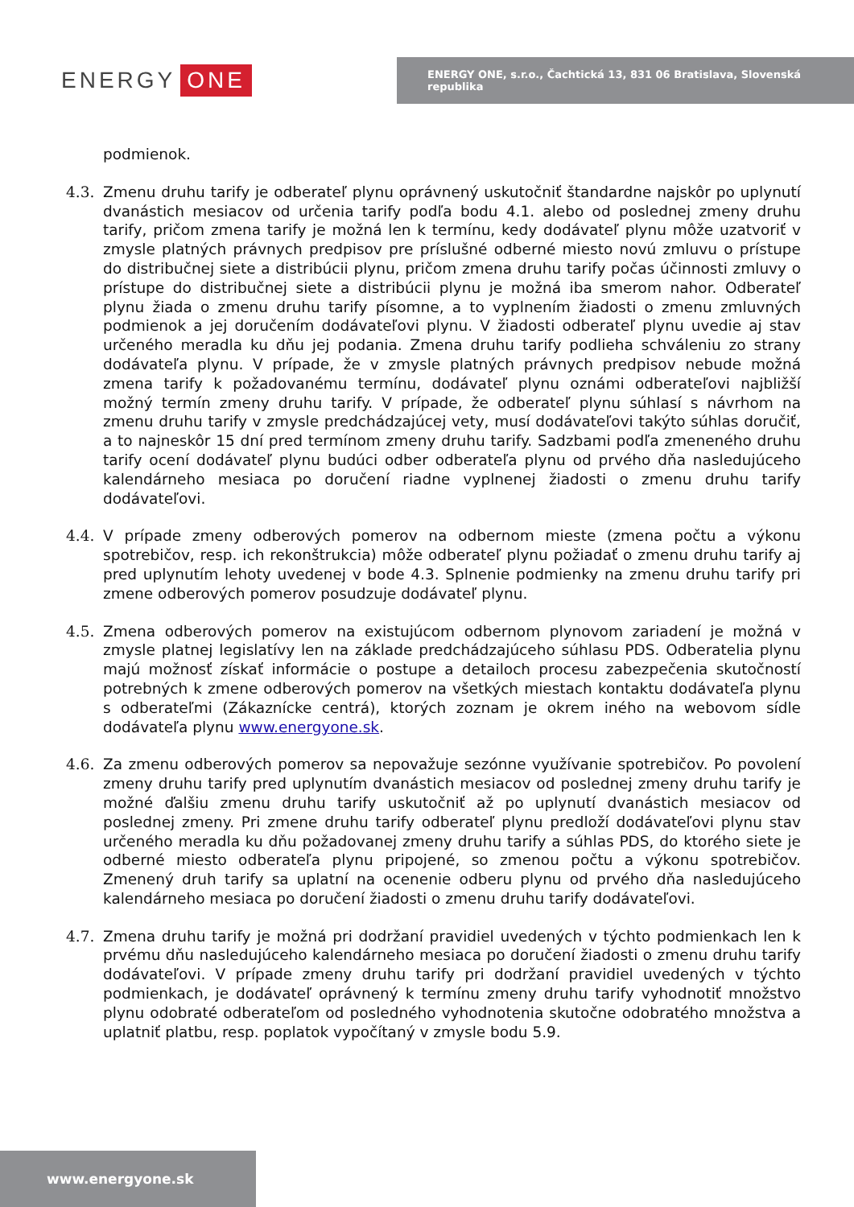ENERGY ONE
ENERGY ONE, s.r.o., Čachtická 13, 831 06 Bratislava, Slovenská republika
podmienok.
4.3. Zmenu druhu tarify je odberateľ plynu oprávnený uskutočniť štandardne najskôr po uplynutí dvanástich mesiacov od určenia tarify podľa bodu 4.1. alebo od poslednej zmeny druhu tarify, pričom zmena tarify je možná len k termínu, kedy dodávateľ plynu môže uzatvoriť v zmysle platných právnych predpisov pre príslušné odberné miesto novú zmluvu o prístupe do distribučnej siete a distribúcii plynu, pričom zmena druhu tarify počas účinnosti zmluvy o prístupe do distribučnej siete a distribúcii plynu je možná iba smerom nahor. Odberateľ plynu žiada o zmenu druhu tarify písomne, a to vyplnením žiadosti o zmenu zmluvných podmienok a jej doručením dodávateľovi plynu. V žiadosti odberateľ plynu uvedie aj stav určeného meradla ku dňu jej podania. Zmena druhu tarify podlieha schváleniu zo strany dodávateľa plynu. V prípade, že v zmysle platných právnych predpisov nebude možná zmena tarify k požadovanému termínu, dodávateľ plynu oznámi odberateľovi najbližší možný termín zmeny druhu tarify. V prípade, že odberateľ plynu súhlasí s návrhom na zmenu druhu tarify v zmysle predchádzajúcej vety, musí dodávateľovi takýto súhlas doručiť, a to najneskôr 15 dní pred termínom zmeny druhu tarify. Sadzbami podľa zmeneného druhu tarify ocení dodávateľ plynu budúci odber odberateľa plynu od prvého dňa nasledujúceho kalendárneho mesiaca po doručení riadne vyplnenej žiadosti o zmenu druhu tarify dodávateľovi.
4.4. V prípade zmeny odberových pomerov na odbernom mieste (zmena počtu a výkonu spotrebičov, resp. ich rekonštrukcia) môže odberateľ plynu požiadať o zmenu druhu tarify aj pred uplynutím lehoty uvedenej v bode 4.3. Splnenie podmienky na zmenu druhu tarify pri zmene odberových pomerov posudzuje dodávateľ plynu.
4.5. Zmena odberových pomerov na existujúcom odbernom plynovom zariadení je možná v zmysle platnej legislatívy len na základe predchádzajúceho súhlasu PDS. Odberatelia plynu majú možnosť získať informácie o postupe a detailoch procesu zabezpečenia skutočností potrebných k zmene odberových pomerov na všetkých miestach kontaktu dodávateľa plynu s odberateľmi (Zákaznícke centrá), ktorých zoznam je okrem iného na webovom sídle dodávateľa plynu www.energyone.sk.
4.6. Za zmenu odberových pomerov sa nepovažuje sezónne využívanie spotrebičov. Po povolení zmeny druhu tarify pred uplynutím dvanástich mesiacov od poslednej zmeny druhu tarify je možné ďalšiu zmenu druhu tarify uskutočniť až po uplynutí dvanástich mesiacov od poslednej zmeny. Pri zmene druhu tarify odberateľ plynu predloží dodávateľovi plynu stav určeného meradla ku dňu požadovanej zmeny druhu tarify a súhlas PDS, do ktorého siete je odberné miesto odberateľa plynu pripojené, so zmenou počtu a výkonu spotrebičov. Zmenený druh tarify sa uplatní na ocenenie odberu plynu od prvého dňa nasledujúceho kalendárneho mesiaca po doručení žiadosti o zmenu druhu tarify dodávateľovi.
4.7. Zmena druhu tarify je možná pri dodržaní pravidiel uvedených v týchto podmienkach len k prvému dňu nasledujúceho kalendárneho mesiaca po doručení žiadosti o zmenu druhu tarify dodávateľovi. V prípade zmeny druhu tarify pri dodržaní pravidiel uvedených v týchto podmienkach, je dodávateľ oprávnený k termínu zmeny druhu tarify vyhodnotiť množstvo plynu odobraté odberateľom od posledného vyhodnotenia skutočne odobratého množstva a uplatniť platbu, resp. poplatok vypočítaný v zmysle bodu 5.9.
www.energyone.sk